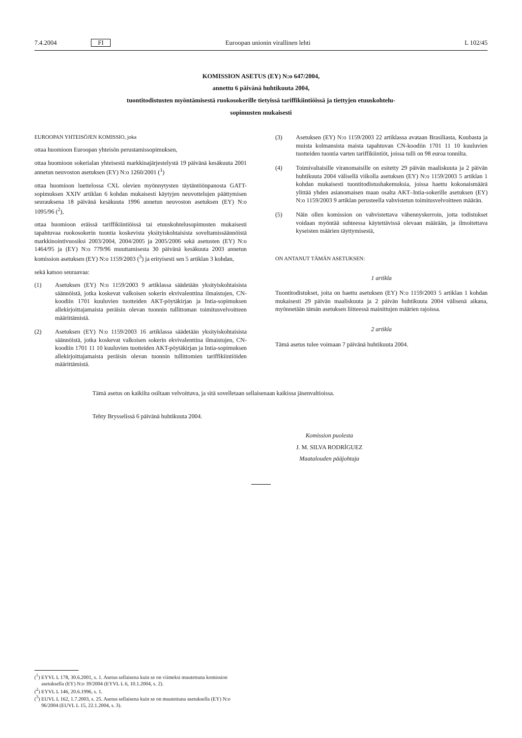7.4.2004 FI Euroopan unionin virallinen lehti L 102/45
KOMISSION ASETUS (EY) N:o 647/2004,
annettu 6 päivänä huhtikuuta 2004,
tuontitodistusten myöntämisestä ruokosokerille tietyissä tariffikiintiöissä ja tiettyjen etuuskohtelu-
sopimusten mukaisesti
EUROOPAN YHTEISÖJEN KOMISSIO, joka
ottaa huomioon Euroopan yhteisön perustamissopimuksen,
ottaa huomioon sokerialan yhteisestä markkinajärjestelystä 19 päivänä kesäkuuta 2001 annetun neuvoston asetuksen (EY) N:o 1260/2001 (<sup>1</sup>)
ottaa huomioon luettelossa CXL olevien myönnytysten täytäntöönpanosta GATT-sopimuksen XXIV artiklan 6 kohdan mukaisesti käytyjen neuvottelujen päättymisen seurauksena 18 päivänä kesäkuuta 1996 annetun neuvoston asetuksen (EY) N:o 1095/96 (<sup>2</sup>),
ottaa huomioon eräissä tariffikiintiöissä tai etuuskohtelusopimusten mukaisesti tapahtuvaa ruokosokerin tuontia koskevista yksityiskohtaisista soveltamissäännöistä markkinointivuosiksi 2003/2004, 2004/2005 ja 2005/2006 sekä asetusten (EY) N:o 1464/95 ja (EY) N:o 779/96 muuttamisesta 30 päivänä kesäkuuta 2003 annetun komission asetuksen (EY) N:o 1159/2003 (<sup>3</sup>) ja erityisesti sen 5 artiklan 3 kohdan,
sekä katsoo seuraavaa:
(1) Asetuksen (EY) N:o 1159/2003 9 artiklassa säädetään yksityiskohtaisista säännöistä, jotka koskevat valkoisen sokerin ekvivalenttina ilmaistujen, CN-koodiin 1701 kuuluvien tuotteiden AKT-pöytäkirjan ja Intia-sopimuksen allekirjoittajamaista peräisin olevan tuonnin tullittoman toimitusvelvoitteen määrittämistä.
(2) Asetuksen (EY) N:o 1159/2003 16 artiklassa säädetään yksityiskohtaisista säännöistä, jotka koskevat valkoisen sokerin ekvivalenttina ilmaistujen, CN-koodiin 1701 11 10 kuuluvien tuotteiden AKT-pöytäkirjan ja Intia-sopimuksen allekirjoittajamaista peräisin olevan tuonnin tullittomien tariffikiintiöiden määrittämistä.
(3) Asetuksen (EY) N:o 1159/2003 22 artiklassa avataan Brasiliasta, Kuubasta ja muista kolmansista maista tapahtuvan CN-koodiin 1701 11 10 kuuluvien tuotteiden tuontia varten tariffikiintiöt, joissa tulli on 98 euroa tonnilta.
(4) Toimivaltaisille viranomaisille on esitetty 29 päivän maaliskuuta ja 2 päivän huhtikuuta 2004 välisellä viikolla asetuksen (EY) N:o 1159/2003 5 artiklan 1 kohdan mukaisesti tuontitodistushakemuksia, joissa haettu kokonaismäärä ylittää yhden asianomaisen maan osalta AKT–Intia-sokerille asetuksen (EY) N:o 1159/2003 9 artiklan perusteella vahvistetun toimitusvelvoitteen määrän.
(5) Näin ollen komission on vahvistettava vähennyskerroin, jotta todistukset voidaan myöntää suhteessa käytettävissä olevaan määrään, ja ilmoitettava kyseisten määrien täyttymisestä,
ON ANTANUT TÄMÄN ASETUKSEN:
1 artikla
Tuontitodistukset, joita on haettu asetuksen (EY) N:o 1159/2003 5 artiklan 1 kohdan mukaisesti 29 päivän maaliskuuta ja 2 päivän huhtikuuta 2004 välisenä aikana, myönnetään tämän asetuksen liitteessä mainittujen määrien rajoissa.
2 artikla
Tämä asetus tulee voimaan 7 päivänä huhtikuuta 2004.
Tämä asetus on kaikilta osiltaan velvoittava, ja sitä sovelletaan sellaisenaan kaikissa jäsenvaltioissa.
Tehty Brysselissä 6 päivänä huhtikuuta 2004.
Komission puolesta
J. M. SILVA RODRÍGUEZ
Maatalouden pääjohtaja
(<sup>1</sup>) EYVL L 178, 30.6.2001, s. 1. Asetus sellaisena kuin se on viimeksi muutettuna komission asetuksella (EY) N:o 39/2004 (EYVL L 6, 10.1.2004, s. 2).
(<sup>2</sup>) EYVL L 146, 20.6.1996, s. 1.
(<sup>3</sup>) EUVL L 162, 1.7.2003, s. 25. Asetus sellaisena kuin se on muutettuna asetuksella (EY) N:o 96/2004 (EUVL L 15, 22.1.2004, s. 3).